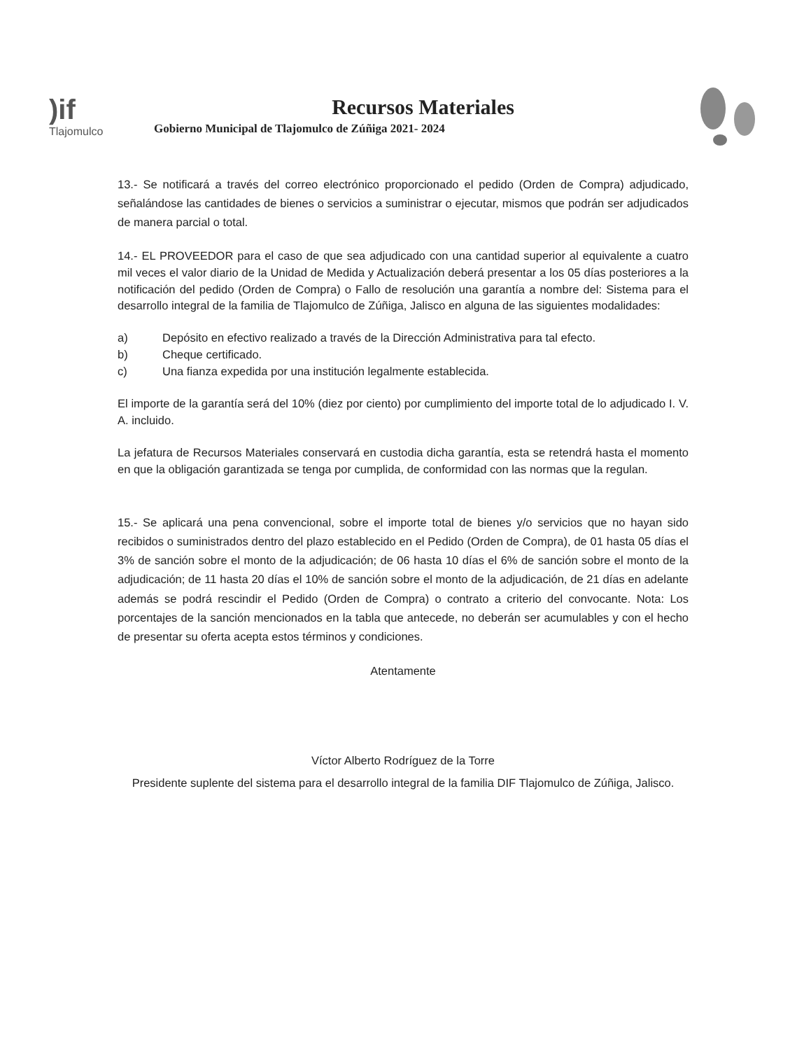)if
Tlajomulco
Recursos Materiales
Gobierno Municipal de Tlajomulco de Zúñiga 2021- 2024
13.- Se notificará a través del correo electrónico proporcionado el pedido (Orden de Compra) adjudicado, señalándose las cantidades de bienes o servicios a suministrar o ejecutar, mismos que podrán ser adjudicados de manera parcial o total.
14.- EL PROVEEDOR para el caso de que sea adjudicado con una cantidad superior al equivalente a cuatro mil veces el valor diario de la Unidad de Medida y Actualización deberá presentar a los 05 días posteriores a la notificación del pedido (Orden de Compra) o Fallo de resolución una garantía a nombre del: Sistema para el desarrollo integral de la familia de Tlajomulco de Zúñiga, Jalisco en alguna de las siguientes modalidades:
a) Depósito en efectivo realizado a través de la Dirección Administrativa para tal efecto.
b) Cheque certificado.
c) Una fianza expedida por una institución legalmente establecida.
El importe de la garantía será del 10% (diez por ciento) por cumplimiento del importe total de lo adjudicado I. V. A. incluido.
La jefatura de Recursos Materiales conservará en custodia dicha garantía, esta se retendrá hasta el momento en que la obligación garantizada se tenga por cumplida, de conformidad con las normas que la regulan.
15.- Se aplicará una pena convencional, sobre el importe total de bienes y/o servicios que no hayan sido recibidos o suministrados dentro del plazo establecido en el Pedido (Orden de Compra), de 01 hasta 05 días el 3% de sanción sobre el monto de la adjudicación; de 06 hasta 10 días el 6% de sanción sobre el monto de la adjudicación; de 11 hasta 20 días el 10% de sanción sobre el monto de la adjudicación, de 21 días en adelante además se podrá rescindir el Pedido (Orden de Compra) o contrato a criterio del convocante. Nota: Los porcentajes de la sanción mencionados en la tabla que antecede, no deberán ser acumulables y con el hecho de presentar su oferta acepta estos términos y condiciones.
Atentamente
Víctor Alberto Rodríguez de la Torre
Presidente suplente del sistema para el desarrollo integral de la familia DIF Tlajomulco de Zúñiga, Jalisco.